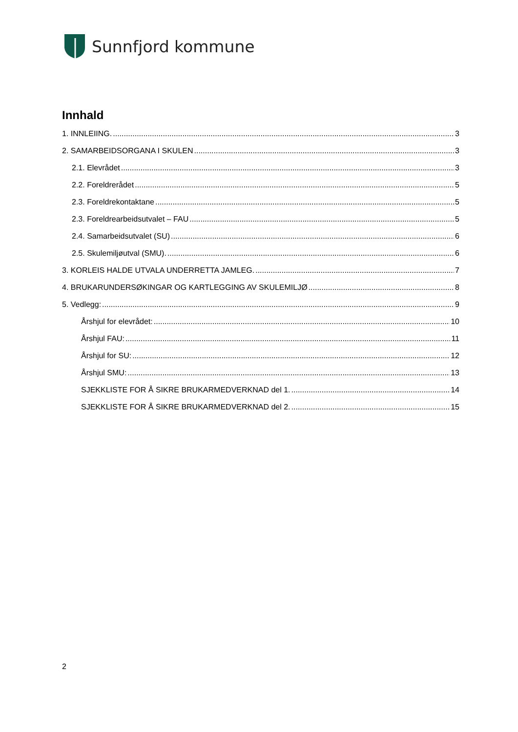Sunnfjord kommune
Innhald
1. INNLEIING. 3
2. SAMARBEIDSORGANA I SKULEN 3
2.1. Elevrådet 3
2.2. Foreldrerådet 5
2.3. Foreldrekontaktane 5
2.3. Foreldrearbeidsutvalet – FAU 5
2.4. Samarbeidsutvalet (SU) 6
2.5. Skulemiljøutval (SMU). 6
3. KORLEIS HALDE UTVALA UNDERRETTA JAMLEG. 7
4. BRUKARUNDERSØKINGAR OG KARTLEGGING AV SKULEMILJØ 8
5. Vedlegg: 9
Årshjul for elevrådet: 10
Årshjul FAU: 11
Årshjul for SU: 12
Årshjul SMU: 13
SJEKKLISTE FOR Å SIKRE BRUKARMEDVERKNAD del 1. 14
SJEKKLISTE FOR Å SIKRE BRUKARMEDVERKNAD del 2. 15
2